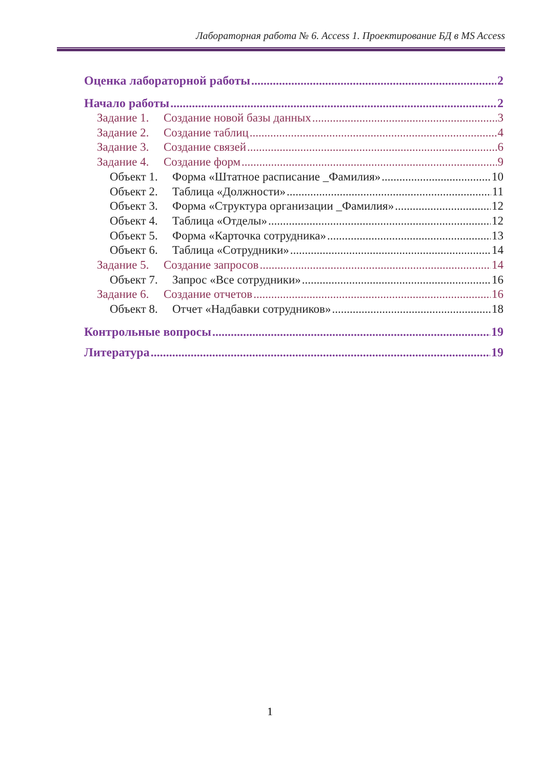Лабораторная работа № 6. Access 1. Проектирование БД в MS Access
Оценка лабораторной работы 2
Начало работы 2
Задание 1. Создание новой базы данных 3
Задание 2. Создание таблиц 4
Задание 3. Создание связей 6
Задание 4. Создание форм 9
Объект 1. Форма «Штатное расписание _Фамилия» 10
Объект 2. Таблица «Должности» 11
Объект 3. Форма «Структура организации _Фамилия» 12
Объект 4. Таблица «Отделы» 12
Объект 5. Форма «Карточка сотрудника» 13
Объект 6. Таблица «Сотрудники» 14
Задание 5. Создание запросов 14
Объект 7. Запрос «Все сотрудники» 16
Задание 6. Создание отчетов 16
Объект 8. Отчет «Надбавки сотрудников» 18
Контрольные вопросы 19
Литература 19
1